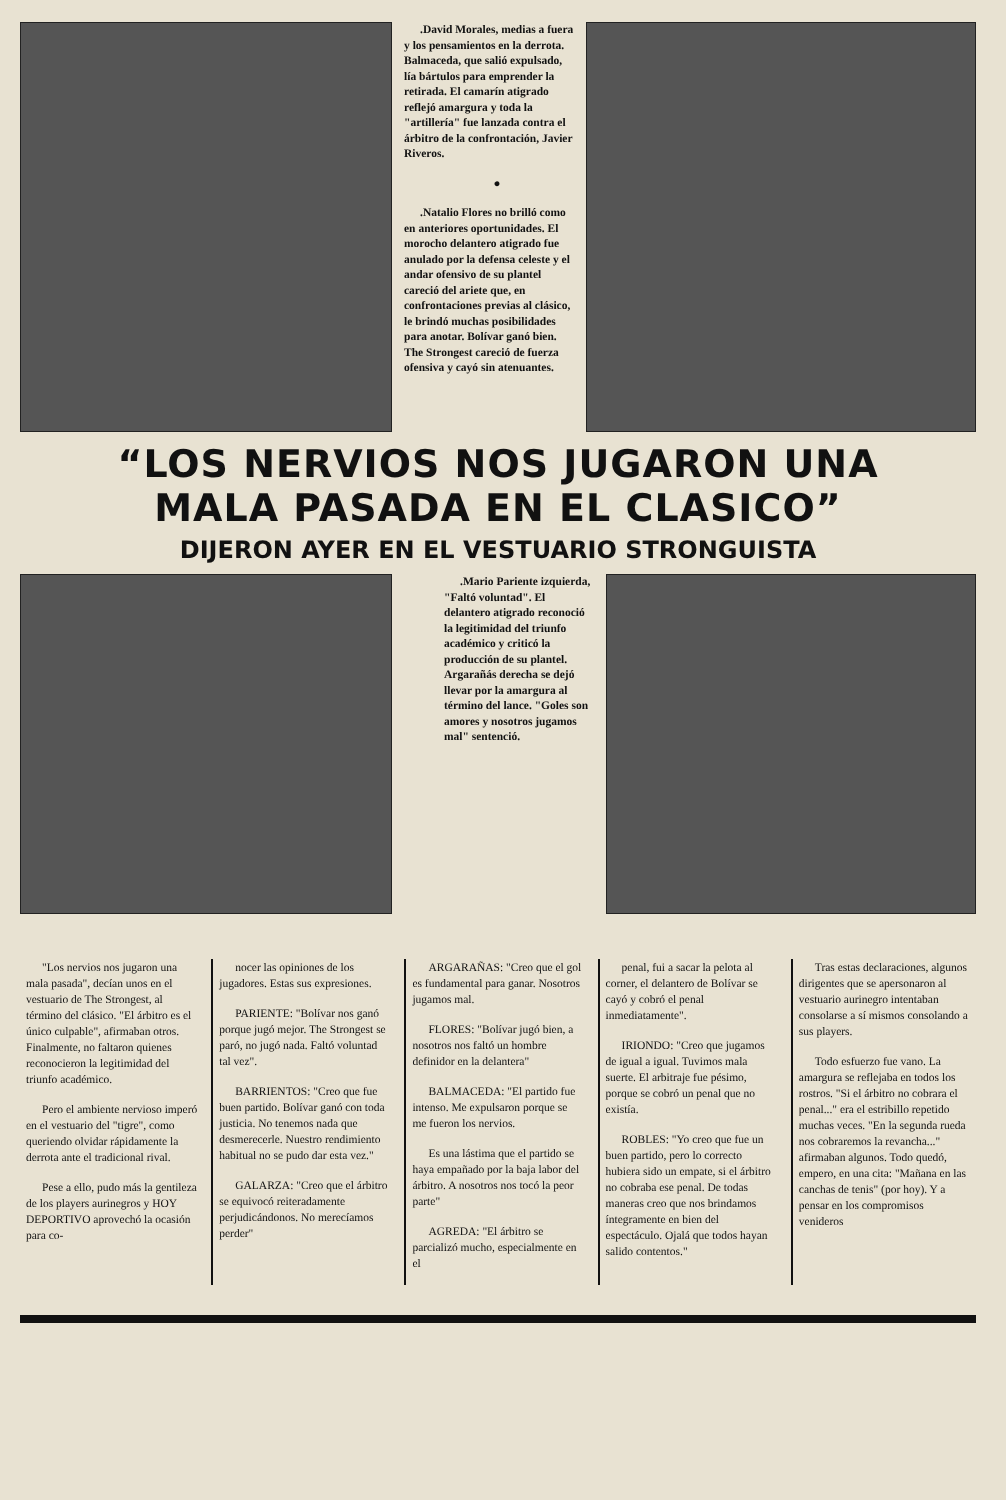.David Morales, medias a fuera y los pensamientos en la derrota. Balmaceda, que salió expulsado, lía bártulos para emprender la retirada. El camarín atigrado reflejó amargura y toda la "artillería" fue lanzada contra el árbitro de la confrontación, Javier Riveros.
●
.Natalio Flores no brilló como en anteriores oportunidades. El morocho delantero atigrado fue anulado por la defensa celeste y el andar ofensivo de su plantel careció del ariete que, en confrontaciones previas al clásico, le brindó muchas posibilidades para anotar. Bolívar ganó bien. The Strongest careció de fuerza ofensiva y cayó sin atenuantes.
“LOS NERVIOS NOS JUGARON UNA
MALA PASADA EN EL CLASICO”
DIJERON AYER EN EL VESTUARIO STRONGUISTA
.Mario Pariente izquierda, "Faltó voluntad". El delantero atigrado reconoció la legitimidad del triunfo académico y criticó la producción de su plantel. Argarañás derecha se dejó llevar por la amargura al término del lance. "Goles son amores y nosotros jugamos mal" sentenció.
"Los nervios nos jugaron una mala pasada", decían unos en el vestuario de The Strongest, al término del clásico. "El árbitro es el único culpable", afirmaban otros. Finalmente, no faltaron quienes reconocieron la legitimidad del triunfo académico.
Pero el ambiente nervioso imperó en el vestuario del "tigre", como queriendo olvidar rápidamente la derrota ante el tradicional rival.
Pese a ello, pudo más la gentileza de los players aurinegros y HOY DEPORTIVO aprovechó la ocasión para co-
nocer las opiniones de los jugadores. Estas sus expresiones.
PARIENTE: "Bolívar nos ganó porque jugó mejor. The Strongest se paró, no jugó nada. Faltó voluntad tal vez".
BARRIENTOS: "Creo que fue buen partido. Bolívar ganó con toda justicia. No tenemos nada que desmerecerle. Nuestro rendimiento habitual no se pudo dar esta vez."
GALARZA: "Creo que el árbitro se equivocó reiteradamente perjudicándonos. No merecíamos perder"
ARGARAÑAS: "Creo que el gol es fundamental para ganar. Nosotros jugamos mal.
FLORES: "Bolívar jugó bien, a nosotros nos faltó un hombre definidor en la delantera"
BALMACEDA: "El partido fue intenso. Me expulsaron porque se me fueron los nervios.
Es una lástima que el partido se haya empañado por la baja labor del árbitro. A nosotros nos tocó la peor parte"
AGREDA: "El árbitro se parcializó mucho, especialmente en el
penal, fui a sacar la pelota al corner, el delantero de Bolívar se cayó y cobró el penal inmediatamente".
IRIONDO: "Creo que jugamos de igual a igual. Tuvimos mala suerte. El arbitraje fue pésimo, porque se cobró un penal que no existía.
ROBLES: "Yo creo que fue un buen partido, pero lo correcto hubiera sido un empate, si el árbitro no cobraba ese penal. De todas maneras creo que nos brindamos íntegramente en bien del espectáculo. Ojalá que todos hayan salido contentos."
Tras estas declaraciones, algunos dirigentes que se apersonaron al vestuario aurinegro intentaban consolarse a sí mismos consolando a sus players.
Todo esfuerzo fue vano. La amargura se reflejaba en todos los rostros. "Si el árbitro no cobrara el penal..." era el estribillo repetido muchas veces. "En la segunda rueda nos cobraremos la revancha..." afirmaban algunos. Todo quedó, empero, en una cita: "Mañana en las canchas de tenis" (por hoy). Y a pensar en los compromisos venideros